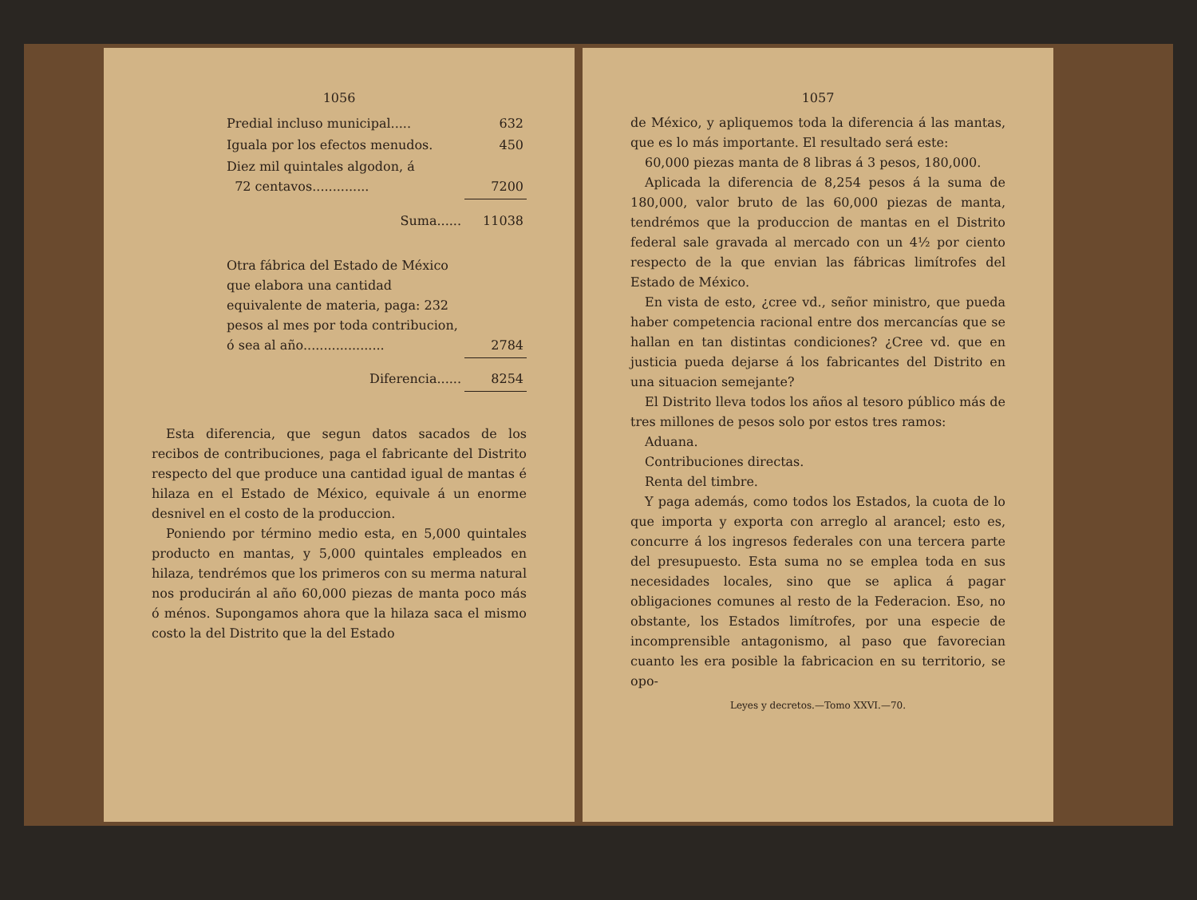1056
| Predial incluso municipal..... | 632 |
| Iguala por los efectos menudos. | 450 |
| Diez mil quintales algodon, á 72 centavos.............. | 7200 |
| Suma...... | 11038 |
| Otra fábrica del Estado de México que elabora una cantidad equivalente de materia, paga: 232 pesos al mes por toda contribucion, ó sea al año.................... | 2784 |
| Diferencia...... | 8254 |
Esta diferencia, que segun datos sacados de los recibos de contribuciones, paga el fabricante del Distrito respecto del que produce una cantidad igual de mantas é hilaza en el Estado de México, equivale á un enorme desnivel en el costo de la produccion.
Poniendo por término medio esta, en 5,000 quintales producto en mantas, y 5,000 quintales empleados en hilaza, tendrémos que los primeros con su merma natural nos producirán al año 60,000 piezas de manta poco más ó ménos. Supongamos ahora que la hilaza saca el mismo costo la del Distrito que la del Estado
1057
de México, y apliquemos toda la diferencia á las mantas, que es lo más importante. El resultado será este:
60,000 piezas manta de 8 libras á 3 pesos, 180,000.
Aplicada la diferencia de 8,254 pesos á la suma de 180,000, valor bruto de las 60,000 piezas de manta, tendrémos que la produccion de mantas en el Distrito federal sale gravada al mercado con un 4½ por ciento respecto de la que envian las fábricas limítrofes del Estado de México.
En vista de esto, ¿cree vd., señor ministro, que pueda haber competencia racional entre dos mercancías que se hallan en tan distintas condiciones? ¿Cree vd. que en justicia pueda dejarse á los fabricantes del Distrito en una situacion semejante?
El Distrito lleva todos los años al tesoro público más de tres millones de pesos solo por estos tres ramos:
Aduana.
Contribuciones directas.
Renta del timbre.
Y paga además, como todos los Estados, la cuota de lo que importa y exporta con arreglo al arancel; esto es, concurre á los ingresos federales con una tercera parte del presupuesto. Esta suma no se emplea toda en sus necesidades locales, sino que se aplica á pagar obligaciones comunes al resto de la Federacion. Eso, no obstante, los Estados limítrofes, por una especie de incomprensible antagonismo, al paso que favorecian cuanto les era posible la fabricacion en su territorio, se opo-
Leyes y decretos.—Tomo XXVI.—70.